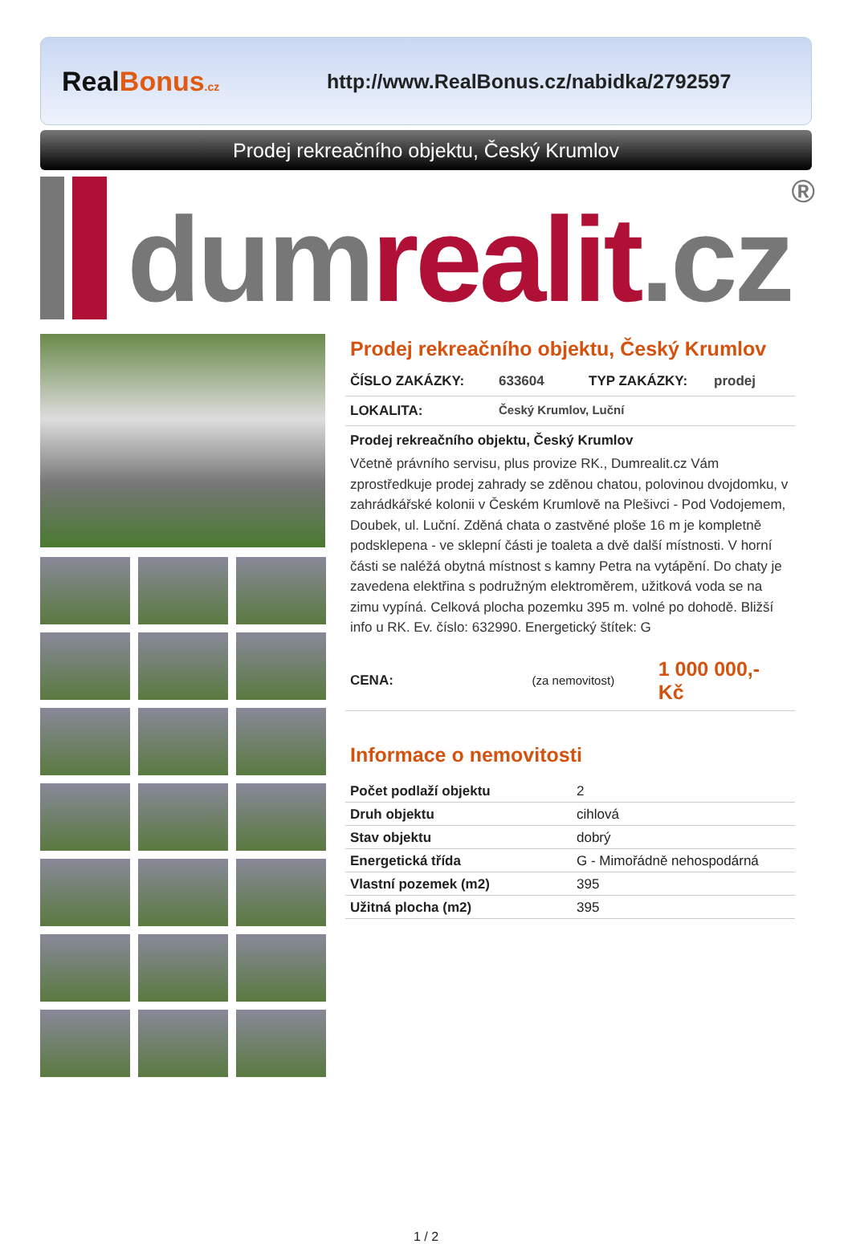RealBonus.cz
http://www.RealBonus.cz/nabidka/2792597
Prodej rekreačního objektu, Český Krumlov
dum realit.cz ®
Prodej rekreačního objektu, Český Krumlov
ČÍSLO ZAKÁZKY: 633604 TYP ZAKÁZKY: prodej
LOKALITA: Český Krumlov, Luční
Prodej rekreačního objektu, Český Krumlov
Včetně právního servisu, plus provize RK., Dumrealit.cz Vám zprostředkuje prodej zahrady se zděnou chatou, polovinou dvojdomku, v zahrádkářské kolonii v Českém Krumlově na Plešivci - Pod Vodojemem, Doubek, ul. Luční. Zděná chata o zastvěné ploše 16 m je kompletně podsklepena - ve sklepní části je toaleta a dvě další místnosti. V horní části se naléžá obytná místnost s kamny Petra na vytápění. Do chaty je zavedena elektřina s podružným elektroměrem, užitková voda se na zimu vypíná. Celková plocha pozemku 395 m. volné po dohodě. Bližší info u RK. Ev. číslo: 632990. Energetický štítek: G
CENA: (za nemovitost) 1 000 000,- Kč
Informace o nemovitosti
| Počet podlaží objektu | 2 |
| Druh objektu | cihlová |
| Stav objektu | dobrý |
| Energetická třída | G - Mimořádně nehospodárná |
| Vlastní pozemek (m2) | 395 |
| Užitná plocha (m2) | 395 |
1 / 2